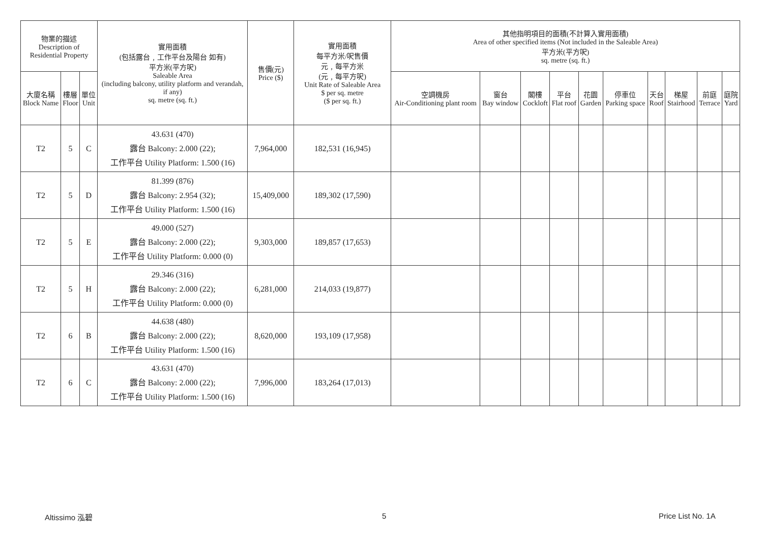| 物業的描述 Description of Residential Property | | | 實用面積 (包括露台﹐工作平台及陽台 如有) 平方米(平方呎) Saleable Area (including balcony, utility platform and verandah, if any) sq. metre (sq. ft.) | 售價(元) Price ($) | 實用面積 每平方米/呎售價 元﹐每平方米 (元﹐每平方呎) Unit Rate of Saleable Area $ per sq. metre ($ per sq. ft.) | 其他指明項目的面積(不計算入實用面積) Area of other specified items (Not included in the Saleable Area) 平方米(平方呎) sq. metre (sq. ft.) | | | | | | | | | |
| --- | --- | --- | --- | --- | --- | --- | --- | --- | --- | --- | --- | --- | --- | --- | --- |
| 大廈名稱 Block Name | 樓層 Floor | 單位 Unit | | | | 空調機房 Air-Conditioning plant room | 窗台 Bay window | 閣樓 Cockloft | 平台 Flat roof | 花園 Garden | 停車位 Parking space | 天台 Roof | 梯屋 Stairhood | 前庭 Terrace | 庭院 Yard |
| T2 | 5 | C | 43.631 (470) 露台 Balcony: 2.000 (22); 工作平台 Utility Platform: 1.500 (16) | 7,964,000 | 182,531 (16,945) | | | | | | | | | | |
| T2 | 5 | D | 81.399 (876) 露台 Balcony: 2.954 (32); 工作平台 Utility Platform: 1.500 (16) | 15,409,000 | 189,302 (17,590) | | | | | | | | | | |
| T2 | 5 | E | 49.000 (527) 露台 Balcony: 2.000 (22); 工作平台 Utility Platform: 0.000 (0) | 9,303,000 | 189,857 (17,653) | | | | | | | | | | |
| T2 | 5 | H | 29.346 (316) 露台 Balcony: 2.000 (22); 工作平台 Utility Platform: 0.000 (0) | 6,281,000 | 214,033 (19,877) | | | | | | | | | | |
| T2 | 6 | B | 44.638 (480) 露台 Balcony: 2.000 (22); 工作平台 Utility Platform: 1.500 (16) | 8,620,000 | 193,109 (17,958) | | | | | | | | | | |
| T2 | 6 | C | 43.631 (470) 露台 Balcony: 2.000 (22); 工作平台 Utility Platform: 1.500 (16) | 7,996,000 | 183,264 (17,013) | | | | | | | | | | |
Altissimo 泓碧 5 Price List No. 1A